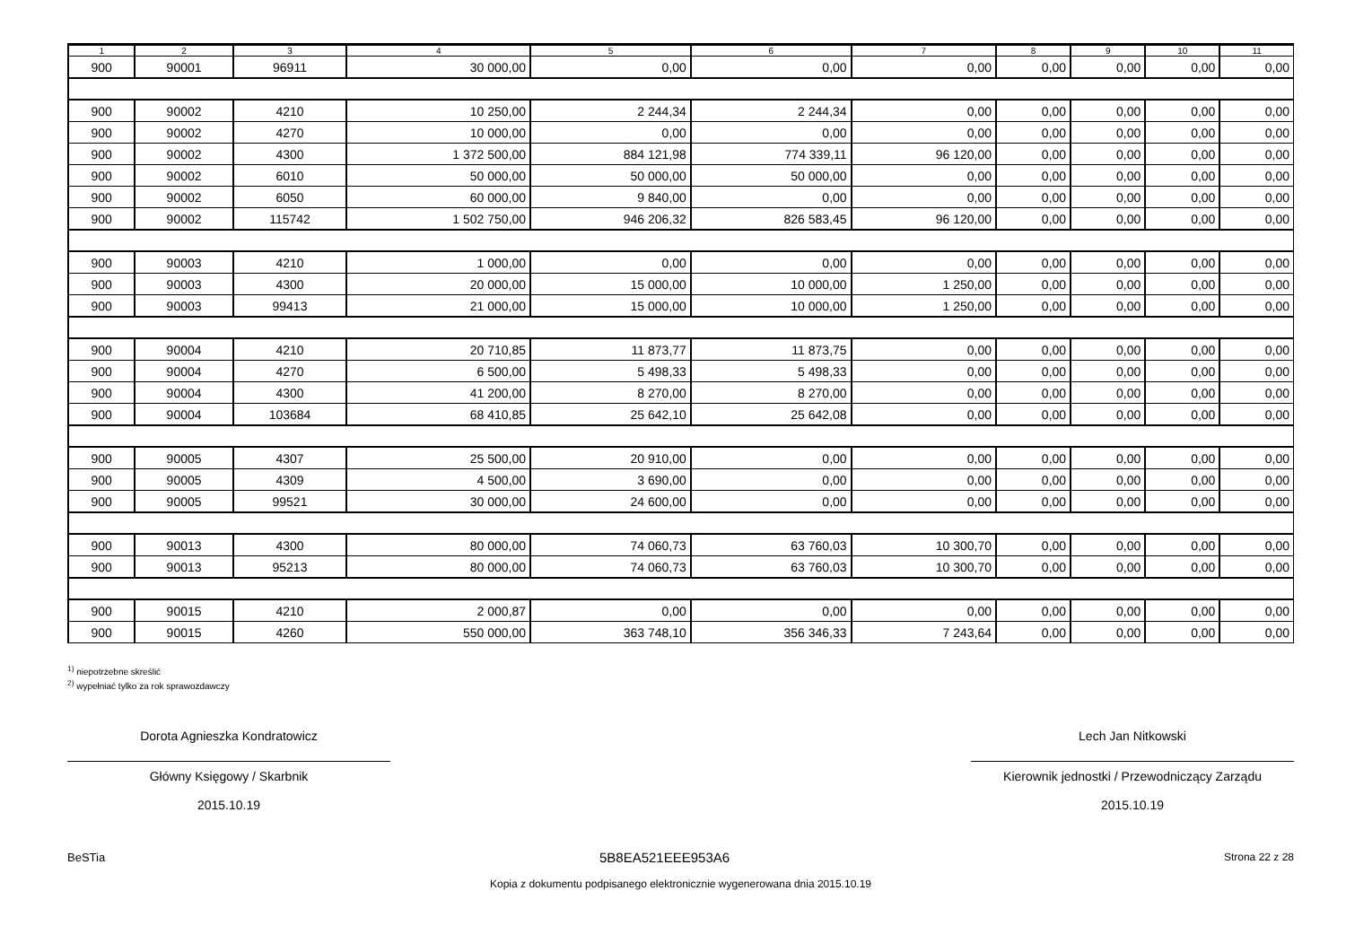| 1 | 2 | 3 | 4 | 5 | 6 | 7 | 8 | 9 | 10 | 11 |
| --- | --- | --- | --- | --- | --- | --- | --- | --- | --- | --- |
| 900 | 90001 | 96911 | 30 000,00 | 0,00 | 0,00 | 0,00 | 0,00 | 0,00 | 0,00 | 0,00 |
| 900 | 90002 | 4210 | 10 250,00 | 2 244,34 | 2 244,34 | 0,00 | 0,00 | 0,00 | 0,00 | 0,00 |
| 900 | 90002 | 4270 | 10 000,00 | 0,00 | 0,00 | 0,00 | 0,00 | 0,00 | 0,00 | 0,00 |
| 900 | 90002 | 4300 | 1 372 500,00 | 884 121,98 | 774 339,11 | 96 120,00 | 0,00 | 0,00 | 0,00 | 0,00 |
| 900 | 90002 | 6010 | 50 000,00 | 50 000,00 | 50 000,00 | 0,00 | 0,00 | 0,00 | 0,00 | 0,00 |
| 900 | 90002 | 6050 | 60 000,00 | 9 840,00 | 0,00 | 0,00 | 0,00 | 0,00 | 0,00 | 0,00 |
| 900 | 90002 | 115742 | 1 502 750,00 | 946 206,32 | 826 583,45 | 96 120,00 | 0,00 | 0,00 | 0,00 | 0,00 |
| 900 | 90003 | 4210 | 1 000,00 | 0,00 | 0,00 | 0,00 | 0,00 | 0,00 | 0,00 | 0,00 |
| 900 | 90003 | 4300 | 20 000,00 | 15 000,00 | 10 000,00 | 1 250,00 | 0,00 | 0,00 | 0,00 | 0,00 |
| 900 | 90003 | 99413 | 21 000,00 | 15 000,00 | 10 000,00 | 1 250,00 | 0,00 | 0,00 | 0,00 | 0,00 |
| 900 | 90004 | 4210 | 20 710,85 | 11 873,77 | 11 873,75 | 0,00 | 0,00 | 0,00 | 0,00 | 0,00 |
| 900 | 90004 | 4270 | 6 500,00 | 5 498,33 | 5 498,33 | 0,00 | 0,00 | 0,00 | 0,00 | 0,00 |
| 900 | 90004 | 4300 | 41 200,00 | 8 270,00 | 8 270,00 | 0,00 | 0,00 | 0,00 | 0,00 | 0,00 |
| 900 | 90004 | 103684 | 68 410,85 | 25 642,10 | 25 642,08 | 0,00 | 0,00 | 0,00 | 0,00 | 0,00 |
| 900 | 90005 | 4307 | 25 500,00 | 20 910,00 | 0,00 | 0,00 | 0,00 | 0,00 | 0,00 | 0,00 |
| 900 | 90005 | 4309 | 4 500,00 | 3 690,00 | 0,00 | 0,00 | 0,00 | 0,00 | 0,00 | 0,00 |
| 900 | 90005 | 99521 | 30 000,00 | 24 600,00 | 0,00 | 0,00 | 0,00 | 0,00 | 0,00 | 0,00 |
| 900 | 90013 | 4300 | 80 000,00 | 74 060,73 | 63 760,03 | 10 300,70 | 0,00 | 0,00 | 0,00 | 0,00 |
| 900 | 90013 | 95213 | 80 000,00 | 74 060,73 | 63 760,03 | 10 300,70 | 0,00 | 0,00 | 0,00 | 0,00 |
| 900 | 90015 | 4210 | 2 000,87 | 0,00 | 0,00 | 0,00 | 0,00 | 0,00 | 0,00 | 0,00 |
| 900 | 90015 | 4260 | 550 000,00 | 363 748,10 | 356 346,33 | 7 243,64 | 0,00 | 0,00 | 0,00 | 0,00 |
<sup>1)</sup> niepotrzebne skreślić
<sup>2)</sup> wypełniać tylko za rok sprawozdawczy
Dorota Agnieszka Kondratowicz
Główny Księgowy / Skarbnik
2015.10.19
Lech Jan Nitkowski
Kierownik jednostki / Przewodniczący Zarządu
2015.10.19
BeSTia 5B8EA521EEE953A6 Strona 22 z 28
Kopia z dokumentu podpisanego elektronicznie wygenerowana dnia 2015.10.19